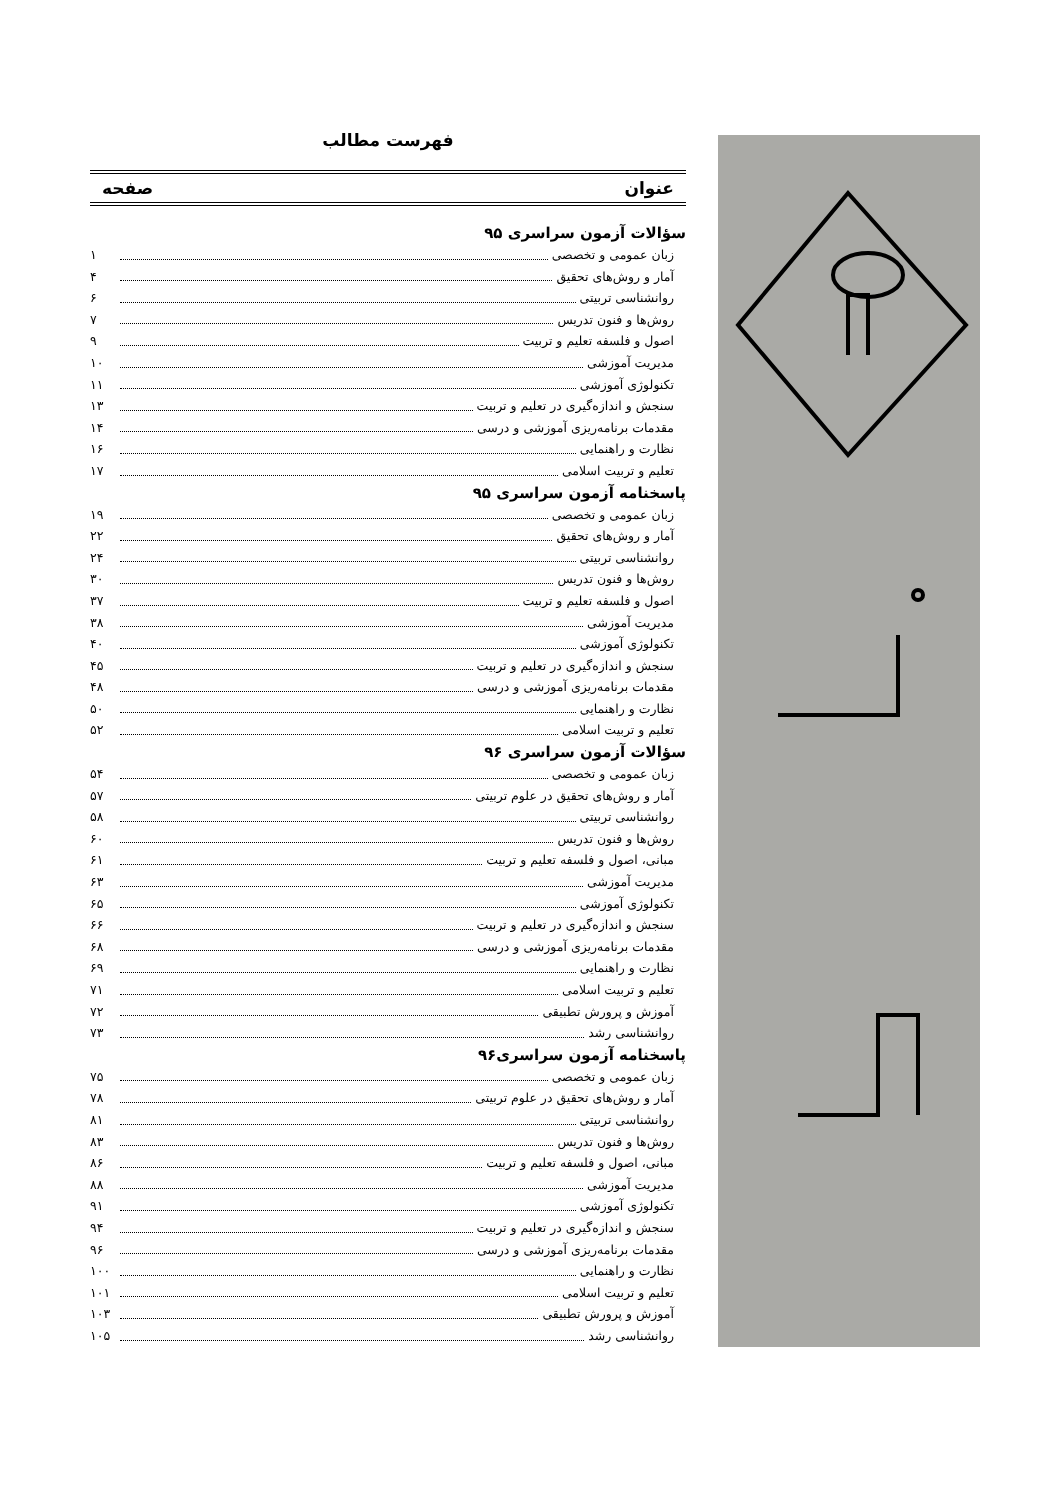فهرست مطالب
عنوان صفحه
سؤالات آزمون سراسری ۹۵
زبان عمومی و تخصصی ۱
آمار و روش‌های تحقیق ۴
روانشناسی تربیتی ۶
روش‌ها و فنون تدریس ۷
اصول و فلسفه تعلیم و تربیت ۹
مدیریت آموزشی ۱۰
تکنولوژی آموزشی ۱۱
سنجش و اندازه‌گیری در تعلیم و تربیت ۱۳
مقدمات برنامه‌ریزی آموزشی و درسی ۱۴
نظارت و راهنمایی ۱۶
تعلیم و تربیت اسلامی ۱۷
پاسخنامه آزمون سراسری ۹۵
زبان عمومی و تخصصی ۱۹
آمار و روش‌های تحقیق ۲۲
روانشناسی تربیتی ۲۴
روش‌ها و فنون تدریس ۳۰
اصول و فلسفه تعلیم و تربیت ۳۷
مدیریت آموزشی ۳۸
تکنولوژی آموزشی ۴۰
سنجش و اندازه‌گیری در تعلیم و تربیت ۴۵
مقدمات برنامه‌ریزی آموزشی و درسی ۴۸
نظارت و راهنمایی ۵۰
تعلیم و تربیت اسلامی ۵۲
سؤالات آزمون سراسری ۹۶
زبان عمومی و تخصصی ۵۴
آمار و روش‌های تحقیق در علوم تربیتی ۵۷
روانشناسی تربیتی ۵۸
روش‌ها و فنون تدریس ۶۰
مبانی، اصول و فلسفه تعلیم و تربیت ۶۱
مدیریت آموزشی ۶۳
تکنولوژی آموزشی ۶۵
سنجش و اندازه‌گیری در تعلیم و تربیت ۶۶
مقدمات برنامه‌ریزی آموزشی و درسی ۶۸
نظارت و راهنمایی ۶۹
تعلیم و تربیت اسلامی ۷۱
آموزش و پرورش تطبیقی ۷۲
روانشناسی رشد ۷۳
پاسخنامه آزمون سراسری۹۶
زبان عمومی و تخصصی ۷۵
آمار و روش‌های تحقیق در علوم تربیتی ۷۸
روانشناسی تربیتی ۸۱
روش‌ها و فنون تدریس ۸۳
مبانی، اصول و فلسفه تعلیم و تربیت ۸۶
مدیریت آموزشی ۸۸
تکنولوژی آموزشی ۹۱
سنجش و اندازه‌گیری در تعلیم و تربیت ۹۴
مقدمات برنامه‌ریزی آموزشی و درسی ۹۶
نظارت و راهنمایی ۱۰۰
تعلیم و تربیت اسلامی ۱۰۱
آموزش و پرورش تطبیقی ۱۰۳
روانشناسی رشد ۱۰۵